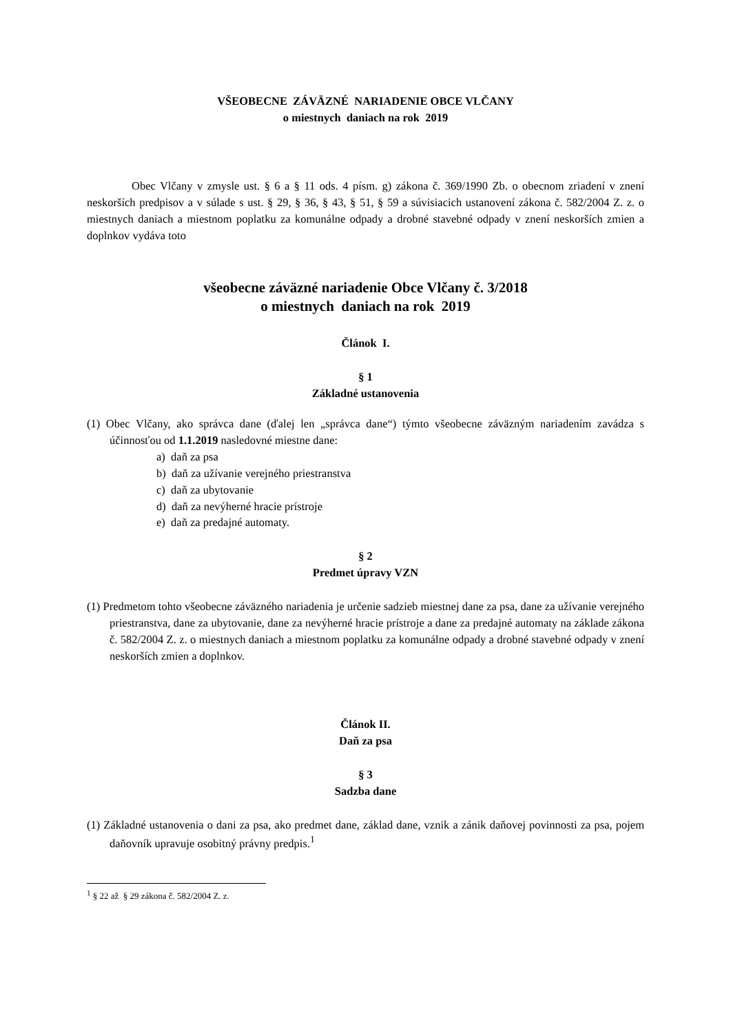VŠEOBECNE ZÁVÄZNÉ NARIADENIE OBCE VLČANY
o miestnych daniach na rok 2019
Obec Vlčany v zmysle ust. § 6 a § 11 ods. 4 písm. g) zákona č. 369/1990 Zb. o obecnom zriadení v znení neskorších predpisov a v súlade s ust. § 29, § 36, § 43, § 51, § 59 a súvisiacich ustanovení zákona č. 582/2004 Z. z. o miestnych daniach a miestnom poplatku za komunálne odpady a drobné stavebné odpady v znení neskorších zmien a doplnkov vydáva toto
všeobecne záväzné nariadenie Obce Vlčany č. 3/2018
o miestnych daniach na rok 2019
Článok I.
§ 1
Základné ustanovenia
(1) Obec Vlčany, ako správca dane (ďalej len „správca dane“) týmto všeobecne záväzným nariadením zavádza s účinnosťou od 1.1.2019 nasledovné miestne dane:
a) daň za psa
b) daň za užívanie verejného priestranstva
c) daň za ubytovanie
d) daň za nevýherné hracie prístroje
e) daň za predajné automaty.
§ 2
Predmet úpravy VZN
(1) Predmetom tohto všeobecne záväzného nariadenia je určenie sadzieb miestnej dane za psa, dane za užívanie verejného priestranstva, dane za ubytovanie, dane za nevýherné hracie prístroje a dane za predajné automaty na základe zákona č. 582/2004 Z. z. o miestnych daniach a miestnom poplatku za komunálne odpady a drobné stavebné odpady v znení neskorších zmien a doplnkov.
Článok II.
Daň za psa
§ 3
Sadzba dane
(1) Základné ustanovenia o dani za psa, ako predmet dane, základ dane, vznik a zánik daňovej povinnosti za psa, pojem daňovník upravuje osobitný právny predpis.<sup>1</sup>
<sup>1</sup> § 22 až § 29 zákona č. 582/2004 Z. z.